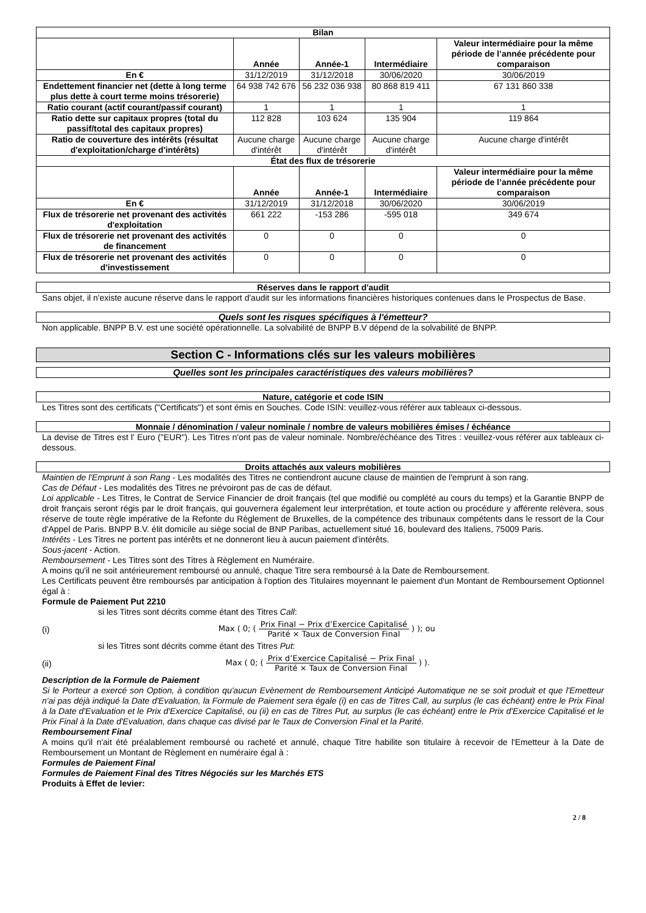| Bilan | | | | |
| --- | --- | --- | --- | --- |
| | Année | Année-1 | Intermédiaire | Valeur intermédiaire pour la même période de l’année précédente pour comparaison |
| En € | 31/12/2019 | 31/12/2018 | 30/06/2020 | 30/06/2019 |
| Endettement financier net (dette à long terme plus dette à court terme moins trésorerie) | 64 938 742 676 | 56 232 036 938 | 80 868 819 411 | 67 131 860 338 |
| Ratio courant (actif courant/passif courant) | 1 | 1 | 1 | 1 |
| Ratio dette sur capitaux propres (total du passif/total des capitaux propres) | 112 828 | 103 624 | 135 904 | 119 864 |
| Ratio de couverture des intérêts (résultat d'exploitation/charge d'intérêts) | Aucune charge d'intérêt | Aucune charge d'intérêt | Aucune charge d'intérêt | Aucune charge d'intérêt |
| État des flux de trésorerie | | | | |
| | Année | Année-1 | Intermédiaire | Valeur intermédiaire pour la même période de l’année précédente pour comparaison |
| En € | 31/12/2019 | 31/12/2018 | 30/06/2020 | 30/06/2019 |
| Flux de trésorerie net provenant des activités d'exploitation | 661 222 | -153 286 | -595 018 | 349 674 |
| Flux de trésorerie net provenant des activités de financement | 0 | 0 | 0 | 0 |
| Flux de trésorerie net provenant des activités d'investissement | 0 | 0 | 0 | 0 |
Réserves dans le rapport d'audit
Sans objet, il n'existe aucune réserve dans le rapport d'audit sur les informations financières historiques contenues dans le Prospectus de Base.
Quels sont les risques spécifiques à l'émetteur?
Non applicable. BNPP B.V. est une société opérationnelle. La solvabilité de BNPP B.V dépend de la solvabilité de BNPP.
Section C - Informations clés sur les valeurs mobilières
Quelles sont les principales caractéristiques des valeurs mobilières?
Nature, catégorie et code ISIN
Les Titres sont des certificats ("Certificats") et sont émis en Souches. Code ISIN: veuillez-vous référer aux tableaux ci-dessous.
Monnaie / dénomination / valeur nominale / nombre de valeurs mobilières émises / échéance
La devise de Titres est l' Euro ("EUR"). Les Titres n'ont pas de valeur nominale. Nombre/échéance des Titres : veuillez-vous référer aux tableaux ci-dessous.
Droits attachés aux valeurs mobilières
Maintien de l'Emprunt à son Rang - Les modalités des Titres ne contiendront aucune clause de maintien de l'emprunt à son rang.
Cas de Défaut - Les modalités des Titres ne prévoiront pas de cas de défaut.
Loi applicable - Les Titres, le Contrat de Service Financier de droit français (tel que modifié ou complété au cours du temps) et la Garantie BNPP de droit français seront régis par le droit français, qui gouvernera également leur interprétation, et toute action ou procédure y afférente relèvera, sous réserve de toute règle impérative de la Refonte du Règlement de Bruxelles, de la compétence des tribunaux compétents dans le ressort de la Cour d'Appel de Paris. BNPP B.V. élit domicile au siège social de BNP Paribas, actuellement situé 16, boulevard des Italiens, 75009 Paris.
Intérêts - Les Titres ne portent pas intérêts et ne donneront lieu à aucun paiement d'intérêts.
Sous-jacent - Action.
Remboursement - Les Titres sont des Titres à Règlement en Numéraire.
A moins qu'il ne soit antérieurement remboursé ou annulé, chaque Titre sera remboursé à la Date de Remboursement.
Les Certificats peuvent être remboursés par anticipation à l'option des Titulaires moyennant le paiement d'un Montant de Remboursement Optionnel égal à :
Formule de Paiement Put 2210
si les Titres sont décrits comme étant des Titres Call:
(i) Max ( 0; ( Prix Final − Prix d’Exercice Capitalisé Parité × Taux de Conversion Final ) ); ou
si les Titres sont décrits comme étant des Titres Put:
(ii) Max ( 0; ( Prix d’Exercice Capitalisé − Prix Final Parité × Taux de Conversion Final ) ).
Description de la Formule de Paiement
Si le Porteur a exercé son Option, à condition qu'aucun Evènement de Remboursement Anticipé Automatique ne se soit produit et que l'Emetteur n'ai pas déjà indiqué la Date d'Evaluation, la Formule de Paiement sera égale (i) en cas de Titres Call, au surplus (le cas échéant) entre le Prix Final à la Date d'Evaluation et le Prix d'Exercice Capitalisé, ou (ii) en cas de Titres Put, au surplus (le cas échéant) entre le Prix d'Exercice Capitalisé et le Prix Final à la Date d'Evaluation, dans chaque cas divisé par le Taux de Conversion Final et la Parité.
Remboursement Final
A moins qu'il n'ait été préalablement remboursé ou racheté et annulé, chaque Titre habilite son titulaire à recevoir de l'Emetteur à la Date de Remboursement un Montant de Règlement en numéraire égal à :
Formules de Paiement Final
Formules de Paiement Final des Titres Négociés sur les Marchés ETS
Produits à Effet de levier:
2 / 8